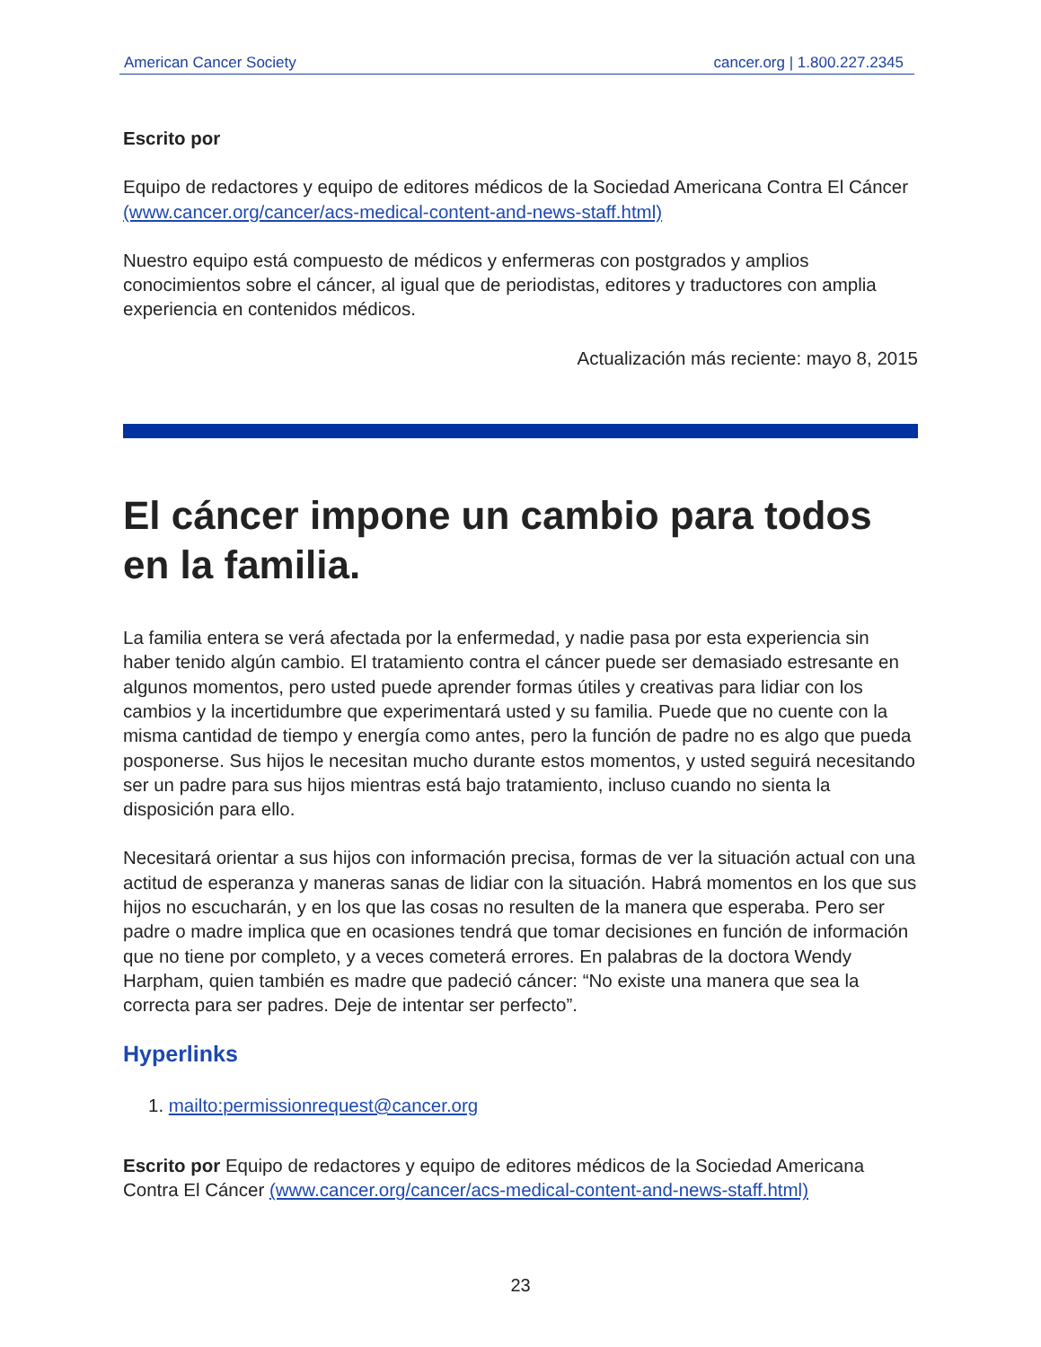American Cancer Society cancer.org | 1.800.227.2345
Escrito por
Equipo de redactores y equipo de editores médicos de la Sociedad Americana Contra El Cáncer (www.cancer.org/cancer/acs-medical-content-and-news-staff.html)
Nuestro equipo está compuesto de médicos y enfermeras con postgrados y amplios conocimientos sobre el cáncer, al igual que de periodistas, editores y traductores con amplia experiencia en contenidos médicos.
Actualización más reciente: mayo 8, 2015
El cáncer impone un cambio para todos en la familia.
La familia entera se verá afectada por la enfermedad, y nadie pasa por esta experiencia sin haber tenido algún cambio. El tratamiento contra el cáncer puede ser demasiado estresante en algunos momentos, pero usted puede aprender formas útiles y creativas para lidiar con los cambios y la incertidumbre que experimentará usted y su familia. Puede que no cuente con la misma cantidad de tiempo y energía como antes, pero la función de padre no es algo que pueda posponerse. Sus hijos le necesitan mucho durante estos momentos, y usted seguirá necesitando ser un padre para sus hijos mientras está bajo tratamiento, incluso cuando no sienta la disposición para ello.
Necesitará orientar a sus hijos con información precisa, formas de ver la situación actual con una actitud de esperanza y maneras sanas de lidiar con la situación. Habrá momentos en los que sus hijos no escucharán, y en los que las cosas no resulten de la manera que esperaba. Pero ser padre o madre implica que en ocasiones tendrá que tomar decisiones en función de información que no tiene por completo, y a veces cometerá errores. En palabras de la doctora Wendy Harpham, quien también es madre que padeció cáncer: “No existe una manera que sea la correcta para ser padres. Deje de intentar ser perfecto”.
Hyperlinks
1. mailto:permissionrequest@cancer.org
Escrito por Equipo de redactores y equipo de editores médicos de la Sociedad Americana Contra El Cáncer (www.cancer.org/cancer/acs-medical-content-and-news-staff.html)
23